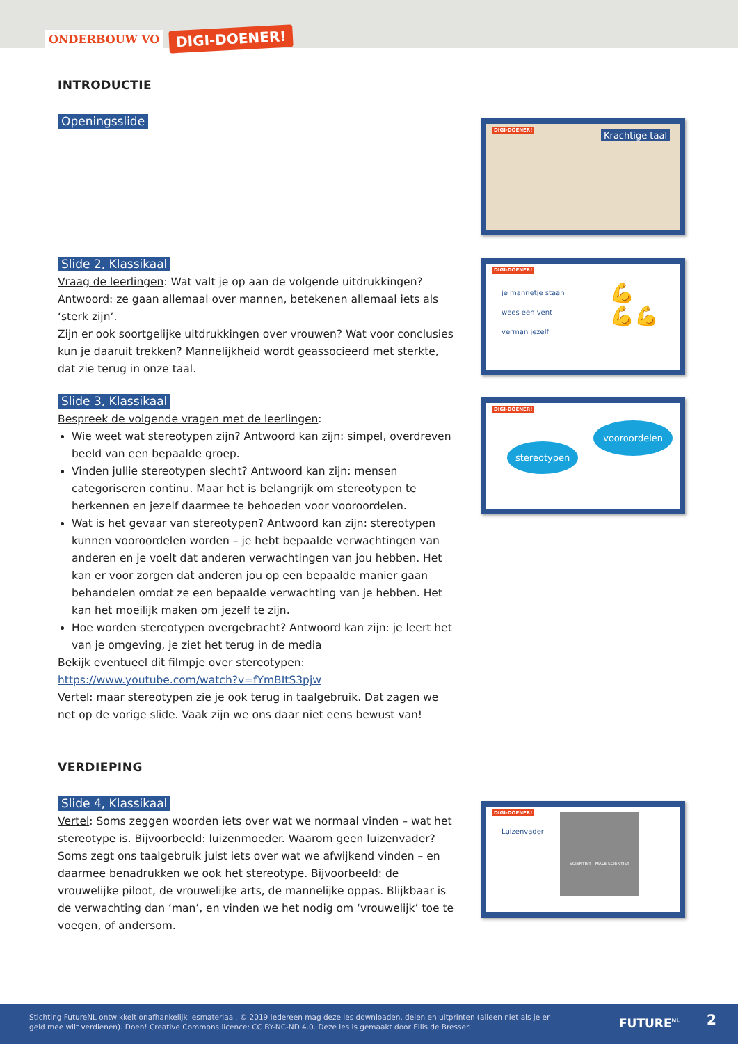ONDERBOUW VO DIGI-DOENER!
INTRODUCTIE
Openingsslide Slide 2, Klassikaal
Vraag de leerlingen: Wat valt je op aan de volgende uitdrukkingen? Antwoord: ze gaan allemaal over mannen, betekenen allemaal iets als ‘sterk zijn’.
Zijn er ook soortgelijke uitdrukkingen over vrouwen? Wat voor conclusies kun je daaruit trekken? Mannelijkheid wordt geassocieerd met sterkte, dat zie terug in onze taal.
Slide 3, Klassikaal
Bespreek de volgende vragen met de leerlingen:
Wie weet wat stereotypen zijn? Antwoord kan zijn: simpel, overdreven beeld van een bepaalde groep.
Vinden jullie stereotypen slecht? Antwoord kan zijn: mensen categoriseren continu. Maar het is belangrijk om stereotypen te herkennen en jezelf daarmee te behoeden voor vooroordelen.
Wat is het gevaar van stereotypen? Antwoord kan zijn: stereotypen kunnen vooroordelen worden – je hebt bepaalde verwachtingen van anderen en je voelt dat anderen verwachtingen van jou hebben. Het kan er voor zorgen dat anderen jou op een bepaalde manier gaan behandelen omdat ze een bepaalde verwachting van je hebben. Het kan het moeilijk maken om jezelf te zijn.
Hoe worden stereotypen overgebracht? Antwoord kan zijn: je leert het van je omgeving, je ziet het terug in de media
Bekijk eventueel dit filmpje over stereotypen:
https://www.youtube.com/watch?v=fYmBItS3pjw
Vertel: maar stereotypen zie je ook terug in taalgebruik. Dat zagen we net op de vorige slide. Vaak zijn we ons daar niet eens bewust van!
VERDIEPING
Slide 4, Klassikaal
Vertel: Soms zeggen woorden iets over wat we normaal vinden – wat het stereotype is. Bijvoorbeeld: luizenmoeder. Waarom geen luizenvader?
Soms zegt ons taalgebruik juist iets over wat we afwijkend vinden – en daarmee benadrukken we ook het stereotype. Bijvoorbeeld: de vrouwelijke piloot, de vrouwelijke arts, de mannelijke oppas. Blijkbaar is de verwachting dan ‘man’, en vinden we het nodig om ‘vrouwelijk’ toe te voegen, of andersom.
DIGI-DOENER! Krachtige taal
DIGI-DOENER!
je mannetje staan
wees een vent
verman jezelf
💪
💪💪
DIGI-DOENER!
stereotypen
vooroordelen
DIGI-DOENER!
Luizenvader
SCIENTIST MALE SCIENTIST
Stichting FutureNL ontwikkelt onafhankelijk lesmateriaal. © 2019 Iedereen mag deze les downloaden, delen en uitprinten (alleen niet als je er geld mee wilt verdienen). Doen! Creative Commons licence: CC BY-NC-ND 4.0. Deze les is gemaakt door Ellis de Bresser.
FUTURE<sup>NL</sup> 2